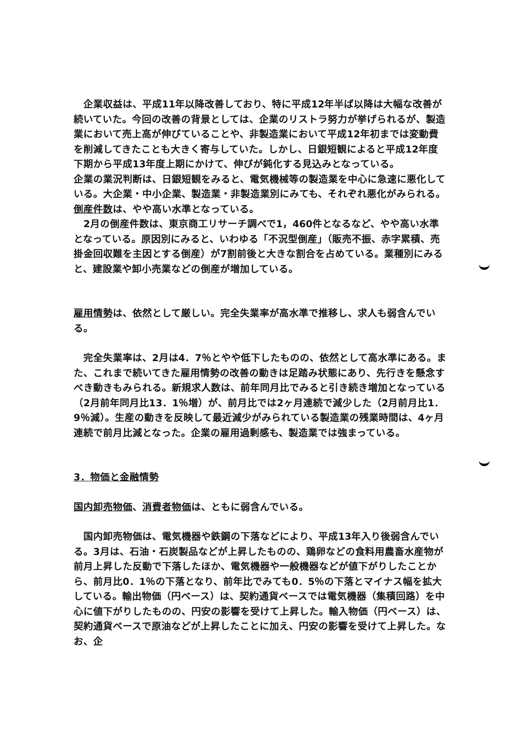企業収益は、平成11年以降改善しており、特に平成12年半ば以降は大幅な改善が続いていた。今回の改善の背景としては、企業のリストラ努力が挙げられるが、製造業において売上高が伸びていることや、非製造業において平成12年初までは変動費を削減してきたことも大きく寄与していた。しかし、日銀短観によると平成12年度下期から平成13年度上期にかけて、伸びが鈍化する見込みとなっている。
企業の業況判断は、日銀短観をみると、電気機械等の製造業を中心に急速に悪化している。大企業・中小企業、製造業・非製造業別にみても、それぞれ悪化がみられる。
倒産件数は、やや高い水準となっている。
　2月の倒産件数は、東京商工リサーチ調べで1，460件となるなど、やや高い水準となっている。原因別にみると、いわゆる「不況型倒産」（販売不振、赤字累積、売掛金回収難を主因とする倒産）が7割前後と大きな割合を占めている。業種別にみると、建設業や卸小売業などの倒産が増加している。
雇用情勢は、依然として厳しい。完全失業率が高水準で推移し、求人も弱含んでいる。
　完全失業率は、2月は4．7％とやや低下したものの、依然として高水準にある。また、これまで続いてきた雇用情勢の改善の動きは足踏み状態にあり、先行きを懸念すべき動きもみられる。新規求人数は、前年同月比でみると引き続き増加となっている（2月前年同月比13．1％増）が、前月比では2ヶ月連続で減少した（2月前月比1．9％減）。生産の動きを反映して最近減少がみられている製造業の残業時間は、4ヶ月連続で前月比減となった。企業の雇用過剰感も、製造業では強まっている。
3．物価と金融情勢
国内卸売物価、消費者物価は、ともに弱含んでいる。
　国内卸売物価は、電気機器や鉄鋼の下落などにより、平成13年入り後弱含んでいる。3月は、石油・石炭製品などが上昇したものの、鶏卵などの食料用農畜水産物が前月上昇した反動で下落したほか、電気機器や一般機器などが値下がりしたことから、前月比0．1％の下落となり、前年比でみても0．5％の下落とマイナス幅を拡大している。輸出物価（円ベース）は、契約通貨ベースでは電気機器（集積回路）を中心に値下がりしたものの、円安の影響を受けて上昇した。輸入物価（円ベース）は、契約通貨ベースで原油などが上昇したことに加え、円安の影響を受けて上昇した。なお、企